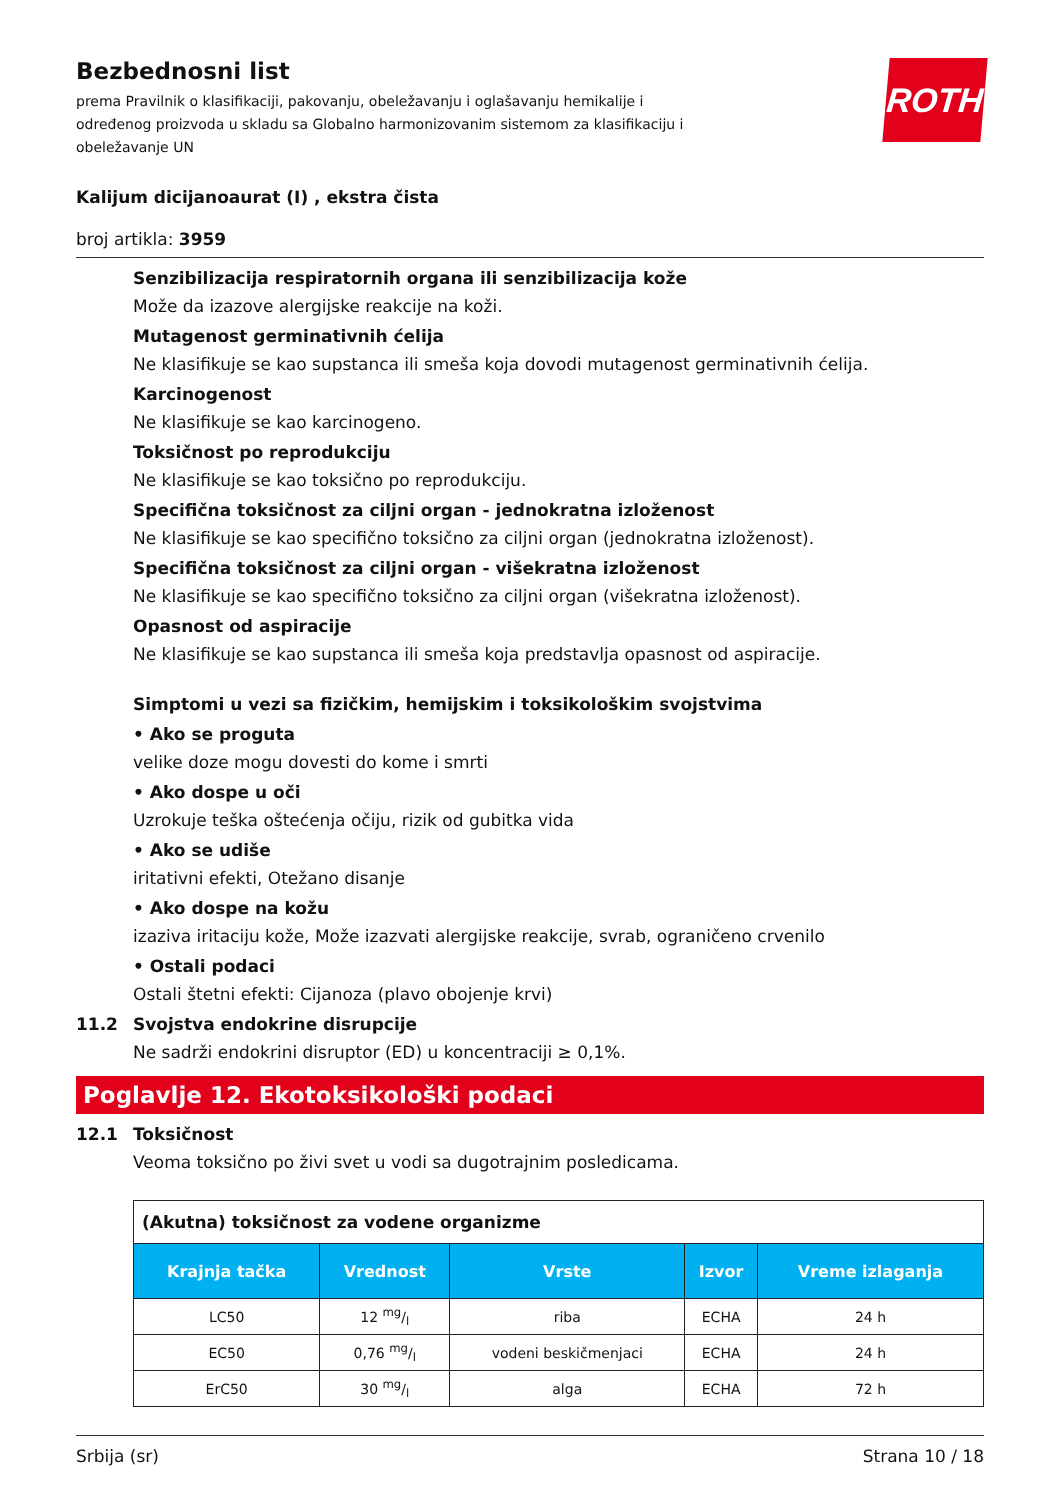ROTH
Bezbednosni list
prema Pravilnik o klasifikaciji, pakovanju, obeležavanju i oglašavanju hemikalije i određenog proizvoda u skladu sa Globalno harmonizovanim sistemom za klasifikaciju i obeležavanje UN
Kalijum dicijanoaurat (I) , ekstra čista
broj artikla: 3959
Senzibilizacija respiratornih organa ili senzibilizacija kože
Može da izazove alergijske reakcije na koži.
Mutagenost germinativnih ćelija
Ne klasifikuje se kao supstanca ili smeša koja dovodi mutagenost germinativnih ćelija.
Karcinogenost
Ne klasifikuje se kao karcinogeno.
Toksičnost po reprodukciju
Ne klasifikuje se kao toksično po reprodukciju.
Specifična toksičnost za ciljni organ - jednokratna izloženost
Ne klasifikuje se kao specifično toksično za ciljni organ (jednokratna izloženost).
Specifična toksičnost za ciljni organ - višekratna izloženost
Ne klasifikuje se kao specifično toksično za ciljni organ (višekratna izloženost).
Opasnost od aspiracije
Ne klasifikuje se kao supstanca ili smeša koja predstavlja opasnost od aspiracije.
Simptomi u vezi sa fizičkim, hemijskim i toksikološkim svojstvima
• Ako se proguta
velike doze mogu dovesti do kome i smrti
• Ako dospe u oči
Uzrokuje teška oštećenja očiju, rizik od gubitka vida
• Ako se udiše
iritativni efekti, Otežano disanje
• Ako dospe na kožu
izaziva iritaciju kože, Može izazvati alergijske reakcije, svrab, ograničeno crvenilo
• Ostali podaci
Ostali štetni efekti: Cijanoza (plavo obojenje krvi)
11.2 Svojstva endokrine disrupcije
Ne sadrži endokrini disruptor (ED) u koncentraciji ≥ 0,1%.
Poglavlje 12. Ekotoksikološki podaci
12.1 Toksičnost
Veoma toksično po živi svet u vodi sa dugotrajnim posledicama.
| (Akutna) toksičnost za vodene organizme | | | | |
| Krajnja tačka | Vrednost | Vrste | Izvor | Vreme izlaganja |
| LC50 | 12 mg/l | riba | ECHA | 24 h |
| EC50 | 0,76 mg/l | vodeni beskičmenjaci | ECHA | 24 h |
| ErC50 | 30 mg/l | alga | ECHA | 72 h |
Srbija (sr) Strana 10 / 18